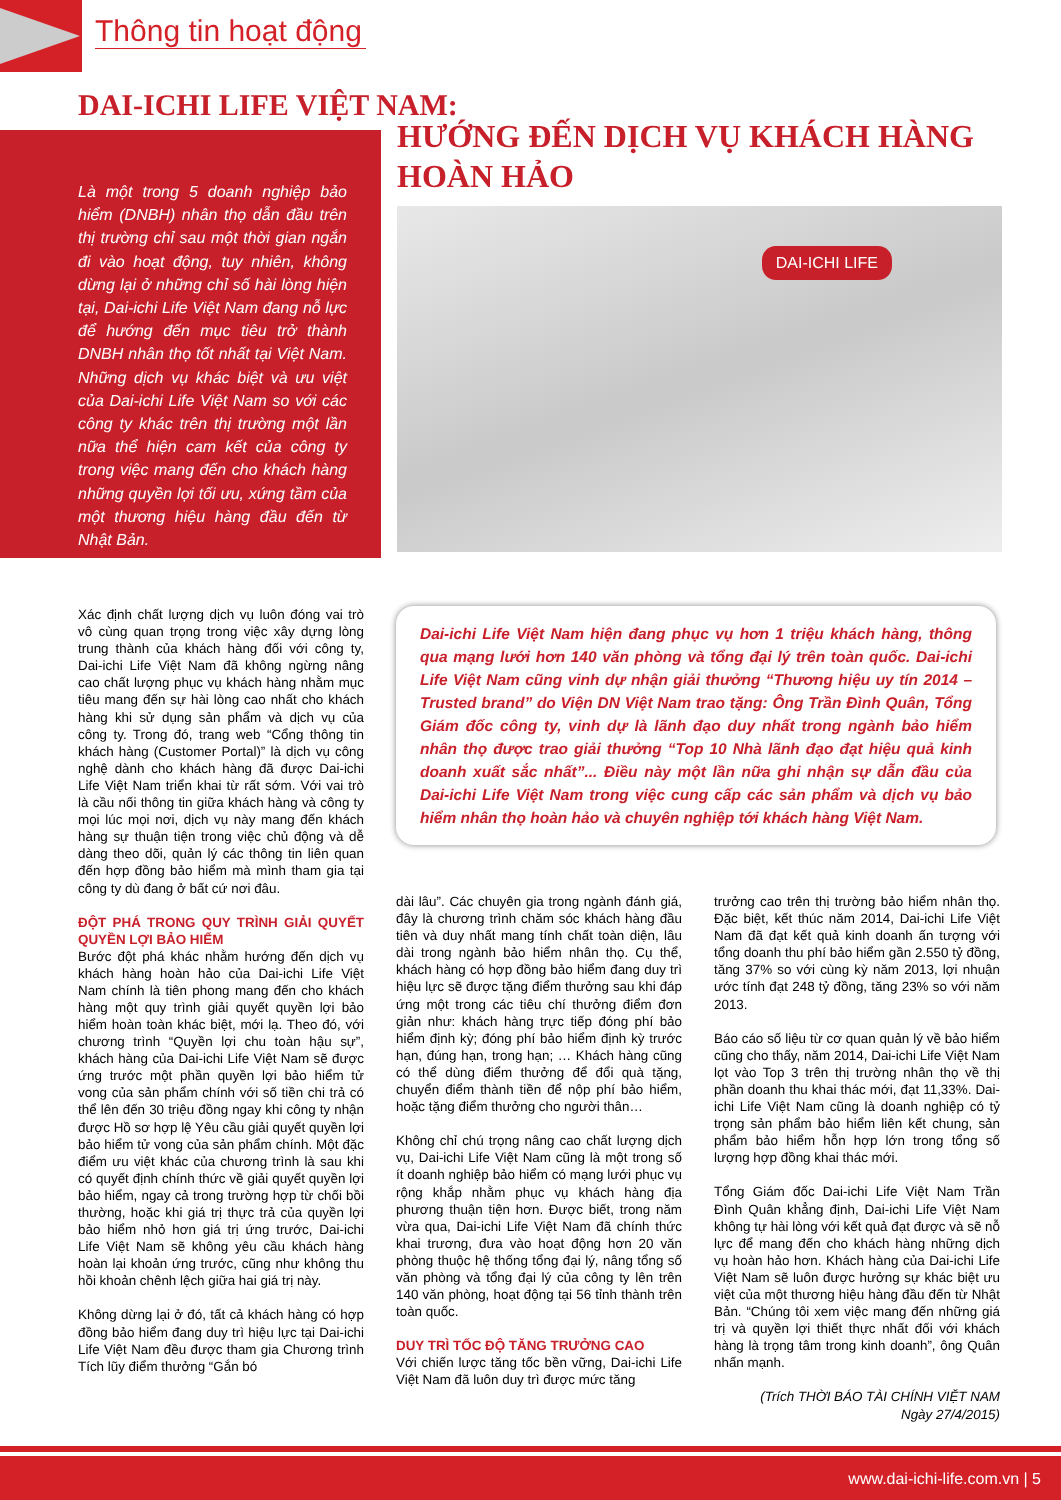Thông tin hoạt động
DAI-ICHI LIFE VIỆT NAM:
Là một trong 5 doanh nghiệp bảo hiểm (DNBH) nhân thọ dẫn đầu trên thị trường chỉ sau một thời gian ngắn đi vào hoạt động, tuy nhiên, không dừng lại ở những chỉ số hài lòng hiện tại, Dai-ichi Life Việt Nam đang nỗ lực để hướng đến mục tiêu trở thành DNBH nhân thọ tốt nhất tại Việt Nam. Những dịch vụ khác biệt và ưu việt của Dai-ichi Life Việt Nam so với các công ty khác trên thị trường một lần nữa thể hiện cam kết của công ty trong việc mang đến cho khách hàng những quyền lợi tối ưu, xứng tầm của một thương hiệu hàng đầu đến từ Nhật Bản.
HƯỚNG ĐẾN DỊCH VỤ KHÁCH HÀNG
HOÀN HẢO
DAI-ICHI LIFE
Xác định chất lượng dịch vụ luôn đóng vai trò vô cùng quan trọng trong việc xây dựng lòng trung thành của khách hàng đối với công ty, Dai-ichi Life Việt Nam đã không ngừng nâng cao chất lượng phục vụ khách hàng nhằm mục tiêu mang đến sự hài lòng cao nhất cho khách hàng khi sử dụng sản phẩm và dịch vụ của công ty. Trong đó, trang web “Cổng thông tin khách hàng (Customer Portal)” là dịch vụ công nghệ dành cho khách hàng đã được Dai-ichi Life Việt Nam triển khai từ rất sớm. Với vai trò là cầu nối thông tin giữa khách hàng và công ty mọi lúc mọi nơi, dịch vụ này mang đến khách hàng sự thuận tiện trong việc chủ động và dễ dàng theo dõi, quản lý các thông tin liên quan đến hợp đồng bảo hiểm mà mình tham gia tại công ty dù đang ở bất cứ nơi đâu.
ĐỘT PHÁ TRONG QUY TRÌNH GIẢI QUYẾT QUYỀN LỢI BẢO HIỂM
Bước đột phá khác nhằm hướng đến dịch vụ khách hàng hoàn hảo của Dai-ichi Life Việt Nam chính là tiên phong mang đến cho khách hàng một quy trình giải quyết quyền lợi bảo hiểm hoàn toàn khác biệt, mới lạ. Theo đó, với chương trình “Quyền lợi chu toàn hậu sự”, khách hàng của Dai-ichi Life Việt Nam sẽ được ứng trước một phần quyền lợi bảo hiểm tử vong của sản phẩm chính với số tiền chi trả có thể lên đến 30 triệu đồng ngay khi công ty nhận được Hồ sơ hợp lệ Yêu cầu giải quyết quyền lợi bảo hiểm tử vong của sản phẩm chính. Một đặc điểm ưu việt khác của chương trình là sau khi có quyết định chính thức về giải quyết quyền lợi bảo hiểm, ngay cả trong trường hợp từ chối bồi thường, hoặc khi giá trị thực trả của quyền lợi bảo hiểm nhỏ hơn giá trị ứng trước, Dai-ichi Life Việt Nam sẽ không yêu cầu khách hàng hoàn lại khoản ứng trước, cũng như không thu hồi khoản chênh lệch giữa hai giá trị này.
Không dừng lại ở đó, tất cả khách hàng có hợp đồng bảo hiểm đang duy trì hiệu lực tại Dai-ichi Life Việt Nam đều được tham gia Chương trình Tích lũy điểm thưởng “Gắn bó
Dai-ichi Life Việt Nam hiện đang phục vụ hơn 1 triệu khách hàng, thông qua mạng lưới hơn 140 văn phòng và tổng đại lý trên toàn quốc. Dai-ichi Life Việt Nam cũng vinh dự nhận giải thưởng “Thương hiệu uy tín 2014 – Trusted brand” do Viện DN Việt Nam trao tặng: Ông Trần Đình Quân, Tổng Giám đốc công ty, vinh dự là lãnh đạo duy nhất trong ngành bảo hiểm nhân thọ được trao giải thưởng “Top 10 Nhà lãnh đạo đạt hiệu quả kinh doanh xuất sắc nhất”... Điều này một lần nữa ghi nhận sự dẫn đầu của Dai-ichi Life Việt Nam trong việc cung cấp các sản phẩm và dịch vụ bảo hiểm nhân thọ hoàn hảo và chuyên nghiệp tới khách hàng Việt Nam.
dài lâu”. Các chuyên gia trong ngành đánh giá, đây là chương trình chăm sóc khách hàng đầu tiên và duy nhất mang tính chất toàn diện, lâu dài trong ngành bảo hiểm nhân thọ. Cụ thể, khách hàng có hợp đồng bảo hiểm đang duy trì hiệu lực sẽ được tặng điểm thưởng sau khi đáp ứng một trong các tiêu chí thưởng điểm đơn giản như: khách hàng trực tiếp đóng phí bảo hiểm định kỳ; đóng phí bảo hiểm định kỳ trước hạn, đúng hạn, trong hạn; … Khách hàng cũng có thể dùng điểm thưởng để đổi quà tặng, chuyển điểm thành tiền để nộp phí bảo hiểm, hoặc tặng điểm thưởng cho người thân…
Không chỉ chú trọng nâng cao chất lượng dịch vụ, Dai-ichi Life Việt Nam cũng là một trong số ít doanh nghiệp bảo hiểm có mạng lưới phục vụ rộng khắp nhằm phục vụ khách hàng địa phương thuận tiện hơn. Được biết, trong năm vừa qua, Dai-ichi Life Việt Nam đã chính thức khai trương, đưa vào hoạt động hơn 20 văn phòng thuộc hệ thống tổng đại lý, nâng tổng số văn phòng và tổng đại lý của công ty lên trên 140 văn phòng, hoạt động tại 56 tỉnh thành trên toàn quốc.
DUY TRÌ TỐC ĐỘ TĂNG TRƯỞNG CAO
Với chiến lược tăng tốc bền vững, Dai-ichi Life Việt Nam đã luôn duy trì được mức tăng
trưởng cao trên thị trường bảo hiểm nhân thọ. Đặc biệt, kết thúc năm 2014, Dai-ichi Life Việt Nam đã đạt kết quả kinh doanh ấn tượng với tổng doanh thu phí bảo hiểm gần 2.550 tỷ đồng, tăng 37% so với cùng kỳ năm 2013, lợi nhuận ước tính đạt 248 tỷ đồng, tăng 23% so với năm 2013.
Báo cáo số liệu từ cơ quan quản lý về bảo hiểm cũng cho thấy, năm 2014, Dai-ichi Life Việt Nam lọt vào Top 3 trên thị trường nhân thọ về thị phần doanh thu khai thác mới, đạt 11,33%. Dai-ichi Life Việt Nam cũng là doanh nghiệp có tỷ trọng sản phẩm bảo hiểm liên kết chung, sản phẩm bảo hiểm hỗn hợp lớn trong tổng số lượng hợp đồng khai thác mới.
Tổng Giám đốc Dai-ichi Life Việt Nam Trần Đình Quân khẳng định, Dai-ichi Life Việt Nam không tự hài lòng với kết quả đạt được và sẽ nỗ lực để mang đến cho khách hàng những dịch vụ hoàn hảo hơn. Khách hàng của Dai-ichi Life Việt Nam sẽ luôn được hưởng sự khác biệt ưu việt của một thương hiệu hàng đầu đến từ Nhật Bản. “Chúng tôi xem việc mang đến những giá trị và quyền lợi thiết thực nhất đối với khách hàng là trọng tâm trong kinh doanh”, ông Quân nhấn mạnh.
(Trích THỜI BÁO TÀI CHÍNH VIỆT NAM
Ngày 27/4/2015)
www.dai-ichi-life.com.vn | 5